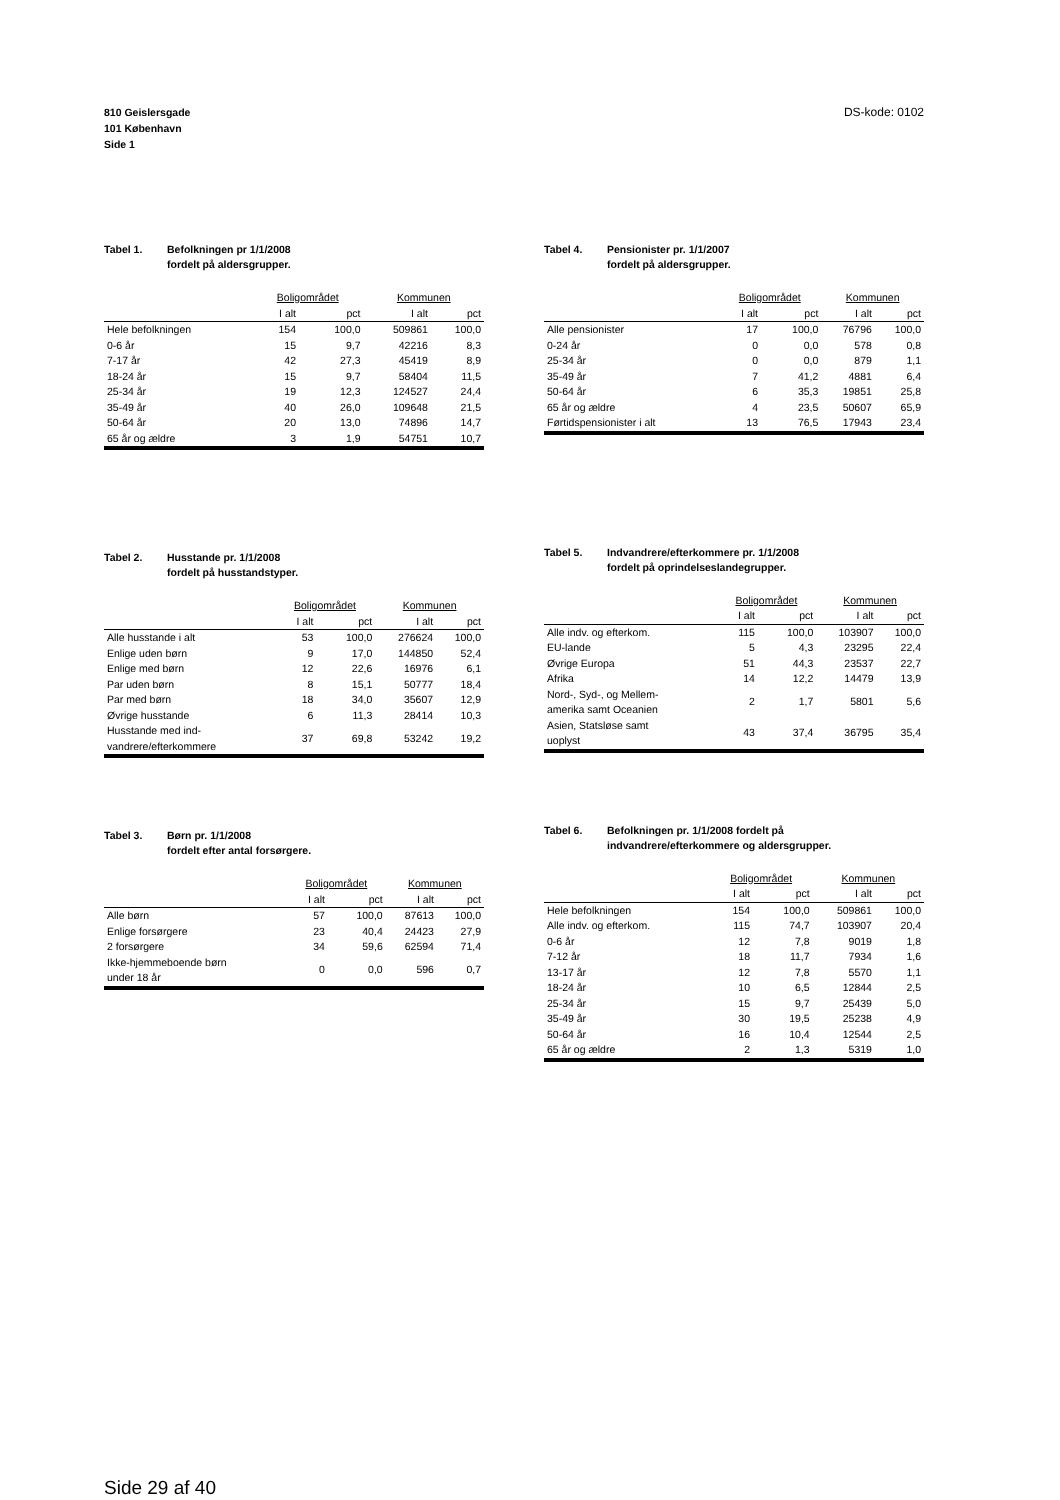810 Geislersgade
101 København
Side 1
DS-kode: 0102
Tabel 1. Befolkningen pr 1/1/2008
fordelt på aldersgrupper.
| | Boligområdet | | Kommunen | |
| --- | --- | --- | --- | --- |
| | I alt | pct | I alt | pct |
| Hele befolkningen | 154 | 100,0 | 509861 | 100,0 |
| 0-6 år | 15 | 9,7 | 42216 | 8,3 |
| 7-17 år | 42 | 27,3 | 45419 | 8,9 |
| 18-24 år | 15 | 9,7 | 58404 | 11,5 |
| 25-34 år | 19 | 12,3 | 124527 | 24,4 |
| 35-49 år | 40 | 26,0 | 109648 | 21,5 |
| 50-64 år | 20 | 13,0 | 74896 | 14,7 |
| 65 år og ældre | 3 | 1,9 | 54751 | 10,7 |
Tabel 2. Husstande pr. 1/1/2008
fordelt på husstandstyper.
| | Boligområdet | | Kommunen | |
| --- | --- | --- | --- | --- |
| | I alt | pct | I alt | pct |
| Alle husstande i alt | 53 | 100,0 | 276624 | 100,0 |
| Enlige uden børn | 9 | 17,0 | 144850 | 52,4 |
| Enlige med børn | 12 | 22,6 | 16976 | 6,1 |
| Par uden børn | 8 | 15,1 | 50777 | 18,4 |
| Par med børn | 18 | 34,0 | 35607 | 12,9 |
| Øvrige husstande | 6 | 11,3 | 28414 | 10,3 |
| Husstande med ind- vandrere/efterkommere | 37 | 69,8 | 53242 | 19,2 |
Tabel 3. Børn pr. 1/1/2008
fordelt efter antal forsørgere.
| | Boligområdet | | Kommunen | |
| --- | --- | --- | --- | --- |
| | I alt | pct | I alt | pct |
| Alle børn | 57 | 100,0 | 87613 | 100,0 |
| Enlige forsørgere | 23 | 40,4 | 24423 | 27,9 |
| 2 forsørgere | 34 | 59,6 | 62594 | 71,4 |
| Ikke-hjemmeboende børn under 18 år | 0 | 0,0 | 596 | 0,7 |
Tabel 4. Pensionister pr. 1/1/2007
fordelt på aldersgrupper.
| | Boligområdet | | Kommunen | |
| --- | --- | --- | --- | --- |
| | I alt | pct | I alt | pct |
| Alle pensionister | 17 | 100,0 | 76796 | 100,0 |
| 0-24 år | 0 | 0,0 | 578 | 0,8 |
| 25-34 år | 0 | 0,0 | 879 | 1,1 |
| 35-49 år | 7 | 41,2 | 4881 | 6,4 |
| 50-64 år | 6 | 35,3 | 19851 | 25,8 |
| 65 år og ældre | 4 | 23,5 | 50607 | 65,9 |
| Førtidspensionister i alt | 13 | 76,5 | 17943 | 23,4 |
Tabel 5. Indvandrere/efterkommere pr. 1/1/2008
fordelt på oprindelseslandegrupper.
| | Boligområdet | | Kommunen | |
| --- | --- | --- | --- | --- |
| | I alt | pct | I alt | pct |
| Alle indv. og efterkom. | 115 | 100,0 | 103907 | 100,0 |
| EU-lande | 5 | 4,3 | 23295 | 22,4 |
| Øvrige Europa | 51 | 44,3 | 23537 | 22,7 |
| Afrika | 14 | 12,2 | 14479 | 13,9 |
| Nord-, Syd-, og Mellem- amerika samt Oceanien | 2 | 1,7 | 5801 | 5,6 |
| Asien, Statsløse samt uoplyst | 43 | 37,4 | 36795 | 35,4 |
Tabel 6. Befolkningen pr. 1/1/2008 fordelt på
indvandrere/efterkommere og aldersgrupper.
| | Boligområdet | | Kommunen | |
| --- | --- | --- | --- | --- |
| | I alt | pct | I alt | pct |
| Hele befolkningen | 154 | 100,0 | 509861 | 100,0 |
| Alle indv. og efterkom. | 115 | 74,7 | 103907 | 20,4 |
| 0-6 år | 12 | 7,8 | 9019 | 1,8 |
| 7-12 år | 18 | 11,7 | 7934 | 1,6 |
| 13-17 år | 12 | 7,8 | 5570 | 1,1 |
| 18-24 år | 10 | 6,5 | 12844 | 2,5 |
| 25-34 år | 15 | 9,7 | 25439 | 5,0 |
| 35-49 år | 30 | 19,5 | 25238 | 4,9 |
| 50-64 år | 16 | 10,4 | 12544 | 2,5 |
| 65 år og ældre | 2 | 1,3 | 5319 | 1,0 |
Side 29 af 40